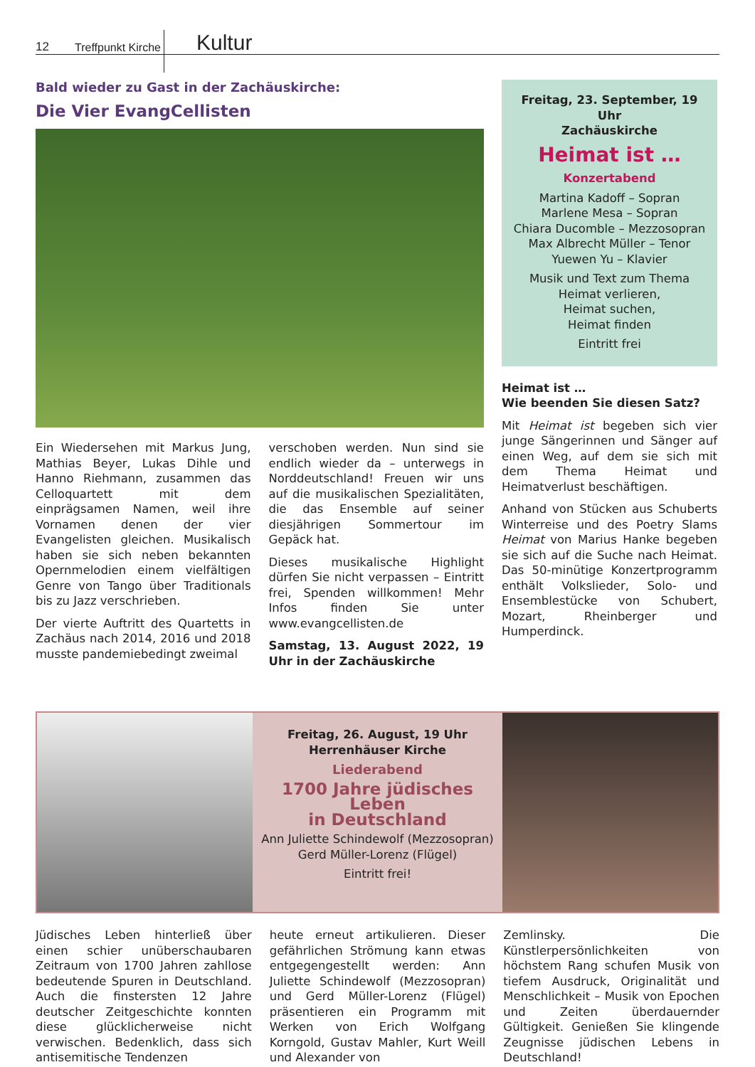12 Treffpunkt Kirche Kultur
Bald wieder zu Gast in der Zachäuskirche:
Die Vier EvangCellisten
Ein Wiedersehen mit Markus Jung, Mathias Beyer, Lukas Dihle und Hanno Riehmann, zusammen das Celloquartett mit dem einprägsamen Namen, weil ihre Vornamen denen der vier Evangelisten gleichen. Musikalisch haben sie sich neben bekannten Opernmelodien einem vielfältigen Genre von Tango über Traditionals bis zu Jazz verschrieben.
Der vierte Auftritt des Quartetts in Zachäus nach 2014, 2016 und 2018 musste pandemiebedingt zweimal
verschoben werden. Nun sind sie endlich wieder da – unterwegs in Norddeutschland! Freuen wir uns auf die musikalischen Spezialitäten, die das Ensemble auf seiner diesjährigen Sommertour im Gepäck hat.
Dieses musikalische Highlight dürfen Sie nicht verpassen – Eintritt frei, Spenden willkommen! Mehr Infos finden Sie unter www.evangcellisten.de
Samstag, 13. August 2022, 19 Uhr in der Zachäuskirche
Freitag, 23. September, 19 Uhr
Zachäuskirche
Heimat ist …
Konzertabend
Martina Kadoff – Sopran
Marlene Mesa – Sopran
Chiara Ducomble – Mezzosopran
Max Albrecht Müller – Tenor
Yuewen Yu – Klavier
Musik und Text zum Thema
Heimat verlieren,
Heimat suchen,
Heimat finden
Eintritt frei
Heimat ist …
Wie beenden Sie diesen Satz?
Mit Heimat ist begeben sich vier junge Sängerinnen und Sänger auf einen Weg, auf dem sie sich mit dem Thema Heimat und Heimatverlust beschäftigen.
Anhand von Stücken aus Schuberts Winterreise und des Poetry Slams Heimat von Marius Hanke begeben sie sich auf die Suche nach Heimat. Das 50-minütige Konzertprogramm enthält Volkslieder, Solo- und Ensemblestücke von Schubert, Mozart, Rheinberger und Humperdinck.
Freitag, 26. August, 19 Uhr
Herrenhäuser Kirche
Liederabend
1700 Jahre jüdisches Leben
in Deutschland
Ann Juliette Schindewolf (Mezzosopran)
Gerd Müller-Lorenz (Flügel)
Eintritt frei!
Jüdisches Leben hinterließ über einen schier unüberschaubaren Zeitraum von 1700 Jahren zahllose bedeutende Spuren in Deutschland. Auch die finstersten 12 Jahre deutscher Zeitgeschichte konnten diese glücklicherweise nicht verwischen. Bedenklich, dass sich antisemitische Tendenzen
heute erneut artikulieren. Dieser gefährlichen Strömung kann etwas entgegengestellt werden: Ann Juliette Schindewolf (Mezzosopran) und Gerd Müller-Lorenz (Flügel) präsentieren ein Programm mit Werken von Erich Wolfgang Korngold, Gustav Mahler, Kurt Weill und Alexander von
Zemlinsky. Die Künstlerpersönlichkeiten von höchstem Rang schufen Musik von tiefem Ausdruck, Originalität und Menschlichkeit – Musik von Epochen und Zeiten überdauernder Gültigkeit. Genießen Sie klingende Zeugnisse jüdischen Lebens in Deutschland!